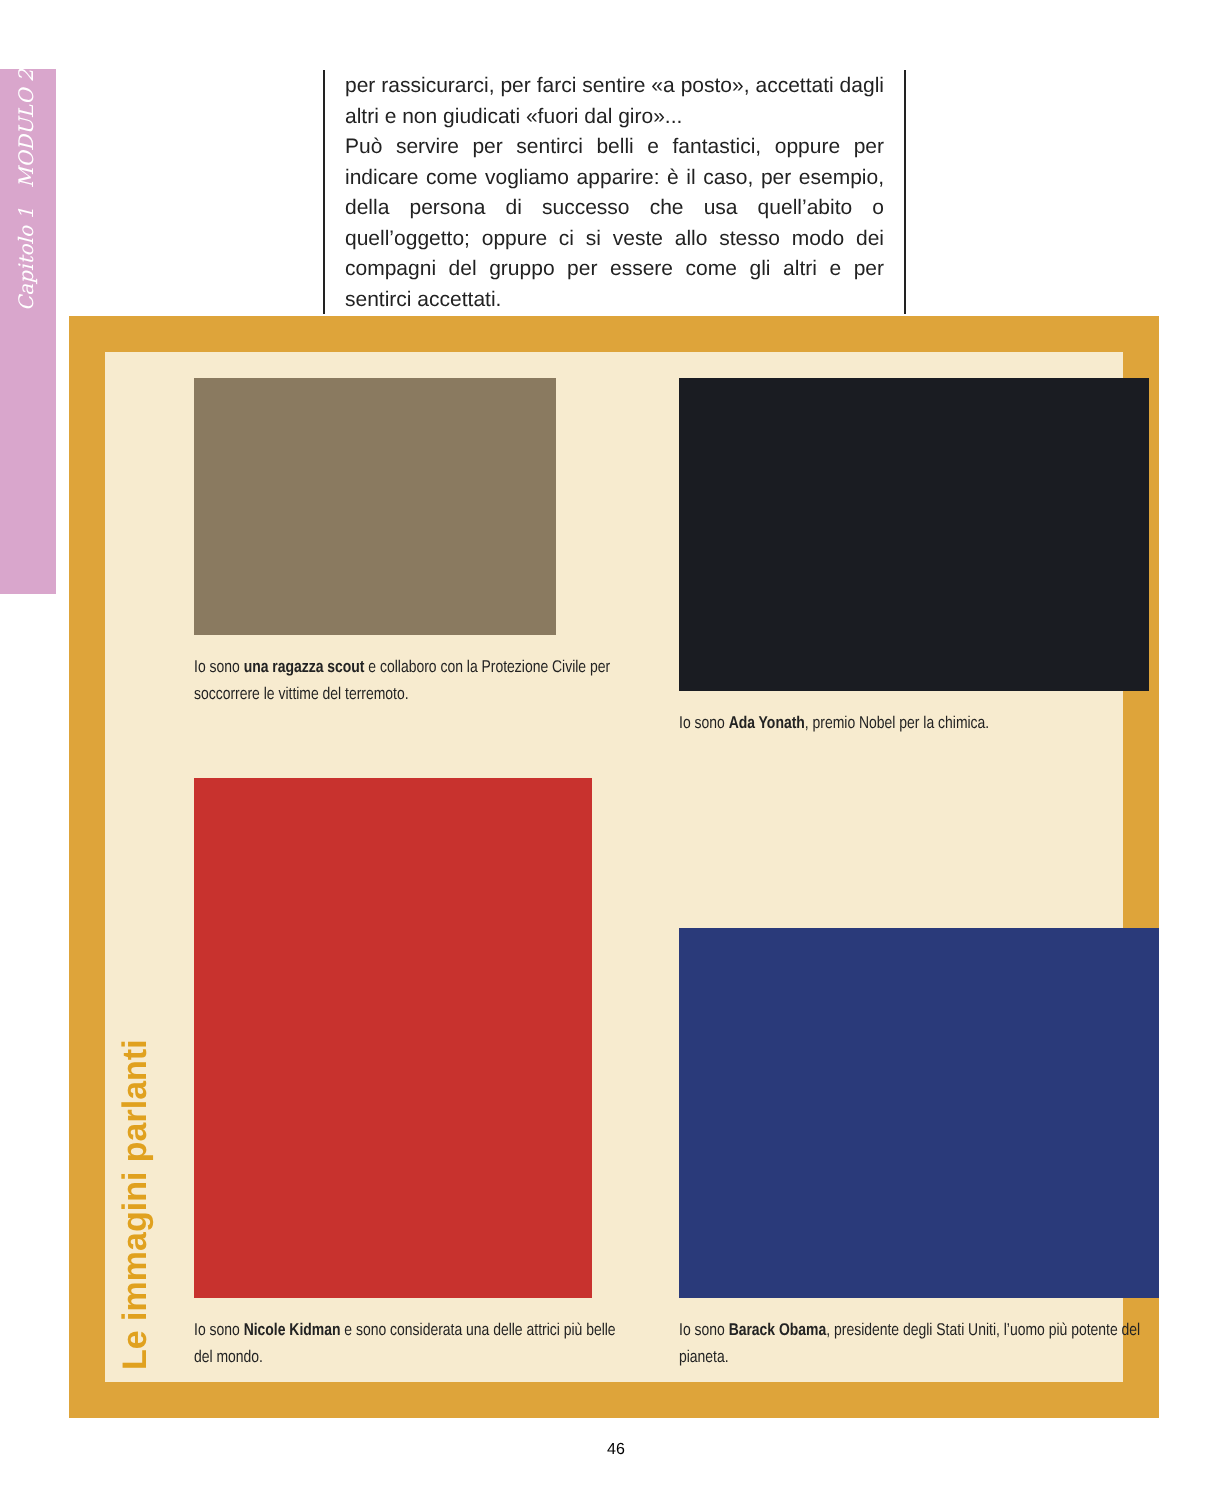Capitolo 1 MODULO 2
per rassicurarci, per farci sentire «a posto», accettati dagli altri e non giudicati «fuori dal giro»...
Può servire per sentirci belli e fantastici, oppure per indicare come vogliamo apparire: è il caso, per esempio, della persona di successo che usa quell’abito o quell’oggetto; oppure ci si veste allo stesso modo dei compagni del gruppo per essere come gli altri e per sentirci accettati.
Le immagini parlanti
Io sono una ragazza scout e collaboro con la Protezione Civile per soccorrere le vittime del terremoto.
Io sono Ada Yonath, premio Nobel per la chimica.
Io sono Nicole Kidman e sono considerata una delle attrici più belle del mondo.
Io sono Barack Obama, presidente degli Stati Uniti, l’uomo più potente del pianeta.
46